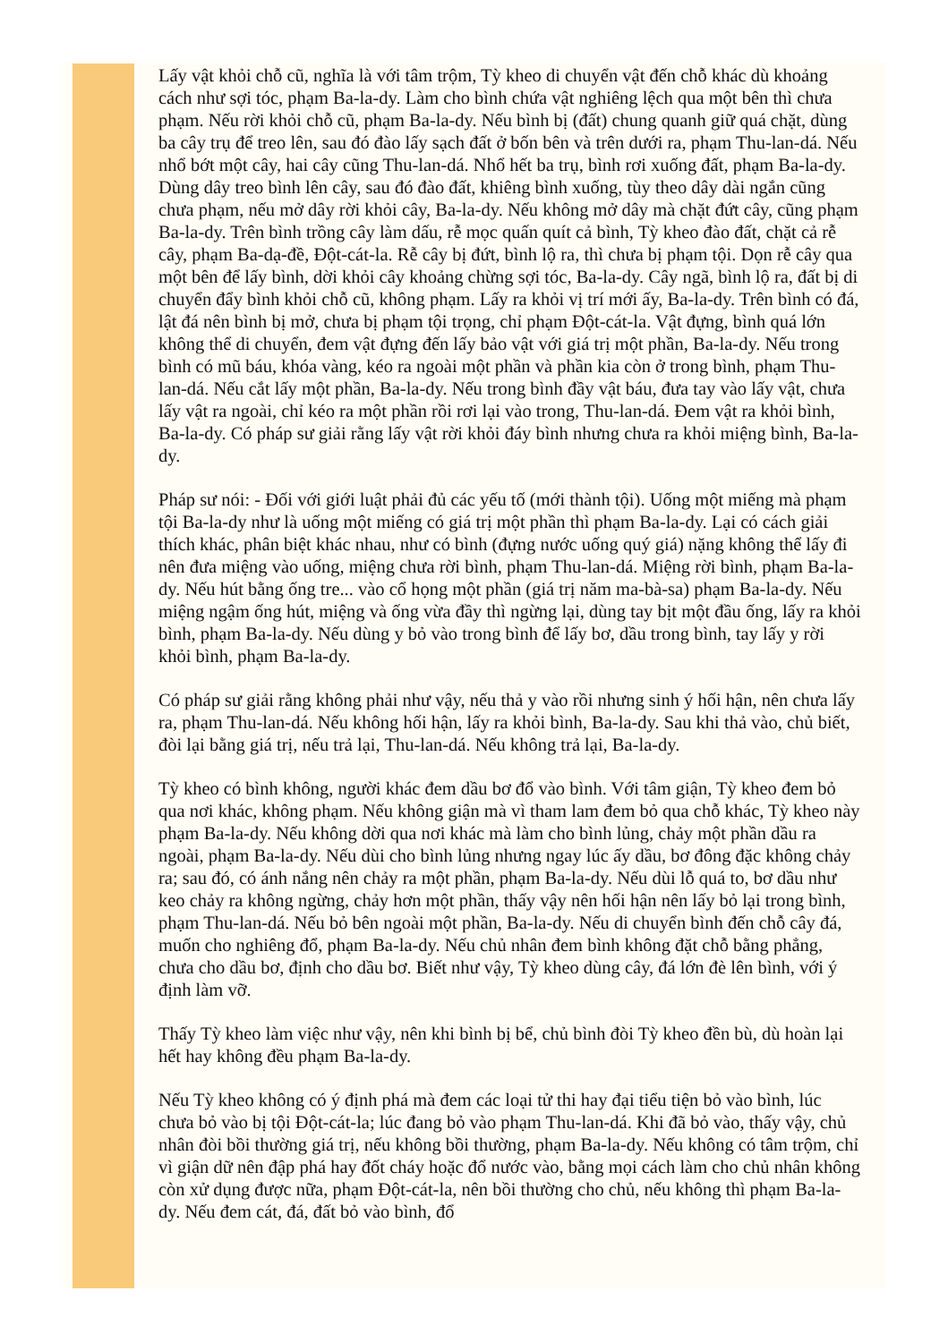Lấy vật khỏi chỗ cũ, nghĩa là với tâm trộm, Tỳ kheo di chuyển vật đến chỗ khác dù khoảng cách như sợi tóc, phạm Ba-la-dy. Làm cho bình chứa vật nghiêng lệch qua một bên thì chưa phạm. Nếu rời khỏi chỗ cũ, phạm Ba-la-dy. Nếu bình bị (đất) chung quanh giữ quá chặt, dùng ba cây trụ để treo lên, sau đó đào lấy sạch đất ở bốn bên và trên dưới ra, phạm Thu-lan-dá. Nếu nhổ bớt một cây, hai cây cũng Thu-lan-dá. Nhổ hết ba trụ, bình rơi xuống đất, phạm Ba-la-dy. Dùng dây treo bình lên cây, sau đó đào đất, khiêng bình xuống, tùy theo dây dài ngắn cũng chưa phạm, nếu mở dây rời khỏi cây, Ba-la-dy. Nếu không mở dây mà chặt đứt cây, cũng phạm Ba-la-dy. Trên bình trồng cây làm dấu, rễ mọc quấn quít cả bình, Tỳ kheo đào đất, chặt cả rễ cây, phạm Ba-dạ-đề, Đột-cát-la. Rễ cây bị đứt, bình lộ ra, thì chưa bị phạm tội. Dọn rễ cây qua một bên để lấy bình, dời khỏi cây khoảng chừng sợi tóc, Ba-la-dy. Cây ngã, bình lộ ra, đất bị di chuyển đẩy bình khỏi chỗ cũ, không phạm. Lấy ra khỏi vị trí mới ấy, Ba-la-dy. Trên bình có đá, lật đá nên bình bị mở, chưa bị phạm tội trọng, chỉ phạm Đột-cát-la. Vật đựng, bình quá lớn không thể di chuyển, đem vật đựng đến lấy bảo vật với giá trị một phần, Ba-la-dy. Nếu trong bình có mũ báu, khóa vàng, kéo ra ngoài một phần và phần kia còn ở trong bình, phạm Thu-lan-dá. Nếu cắt lấy một phần, Ba-la-dy. Nếu trong bình đầy vật báu, đưa tay vào lấy vật, chưa lấy vật ra ngoài, chỉ kéo ra một phần rồi rơi lại vào trong, Thu-lan-dá. Đem vật ra khỏi bình, Ba-la-dy. Có pháp sư giải rằng lấy vật rời khỏi đáy bình nhưng chưa ra khỏi miệng bình, Ba-la-dy.
Pháp sư nói: - Đối với giới luật phải đủ các yếu tố (mới thành tội). Uống một miếng mà phạm tội Ba-la-dy như là uống một miếng có giá trị một phần thì phạm Ba-la-dy. Lại có cách giải thích khác, phân biệt khác nhau, như có bình (đựng nước uống quý giá) nặng không thể lấy đi nên đưa miệng vào uống, miệng chưa rời bình, phạm Thu-lan-dá. Miệng rời bình, phạm Ba-la-dy. Nếu hút bằng ống tre... vào cổ họng một phần (giá trị năm ma-bà-sa) phạm Ba-la-dy. Nếu miệng ngậm ống hút, miệng và ống vừa đầy thì ngừng lại, dùng tay bịt một đầu ống, lấy ra khỏi bình, phạm Ba-la-dy. Nếu dùng y bỏ vào trong bình để lấy bơ, dầu trong bình, tay lấy y rời khỏi bình, phạm Ba-la-dy.
Có pháp sư giải rằng không phải như vậy, nếu thả y vào rồi nhưng sinh ý hối hận, nên chưa lấy ra, phạm Thu-lan-dá. Nếu không hối hận, lấy ra khỏi bình, Ba-la-dy. Sau khi thả vào, chủ biết, đòi lại bằng giá trị, nếu trả lại, Thu-lan-dá. Nếu không trả lại, Ba-la-dy.
Tỳ kheo có bình không, người khác đem dầu bơ đổ vào bình. Với tâm giận, Tỳ kheo đem bỏ qua nơi khác, không phạm. Nếu không giận mà vì tham lam đem bỏ qua chỗ khác, Tỳ kheo này phạm Ba-la-dy. Nếu không dời qua nơi khác mà làm cho bình lủng, chảy một phần dầu ra ngoài, phạm Ba-la-dy. Nếu dùi cho bình lủng nhưng ngay lúc ấy dầu, bơ đông đặc không chảy ra; sau đó, có ánh nắng nên chảy ra một phần, phạm Ba-la-dy. Nếu dùi lỗ quá to, bơ dầu như keo chảy ra không ngừng, chảy hơn một phần, thấy vậy nên hối hận nên lấy bỏ lại trong bình, phạm Thu-lan-dá. Nếu bỏ bên ngoài một phần, Ba-la-dy. Nếu di chuyển bình đến chỗ cây đá, muốn cho nghiêng đổ, phạm Ba-la-dy. Nếu chủ nhân đem bình không đặt chỗ bằng phẳng, chưa cho dầu bơ, định cho dầu bơ. Biết như vậy, Tỳ kheo dùng cây, đá lớn đè lên bình, với ý định làm vỡ.
Thấy Tỳ kheo làm việc như vậy, nên khi bình bị bể, chủ bình đòi Tỳ kheo đền bù, dù hoàn lại hết hay không đều phạm Ba-la-dy.
Nếu Tỳ kheo không có ý định phá mà đem các loại tử thi hay đại tiểu tiện bỏ vào bình, lúc chưa bỏ vào bị tội Đột-cát-la; lúc đang bỏ vào phạm Thu-lan-dá. Khi đã bỏ vào, thấy vậy, chủ nhân đòi bồi thường giá trị, nếu không bồi thường, phạm Ba-la-dy. Nếu không có tâm trộm, chỉ vì giận dữ nên đập phá hay đốt cháy hoặc đổ nước vào, bằng mọi cách làm cho chủ nhân không còn xử dụng được nữa, phạm Đột-cát-la, nên bồi thường cho chủ, nếu không thì phạm Ba-la-dy. Nếu đem cát, đá, đất bỏ vào bình, đổ